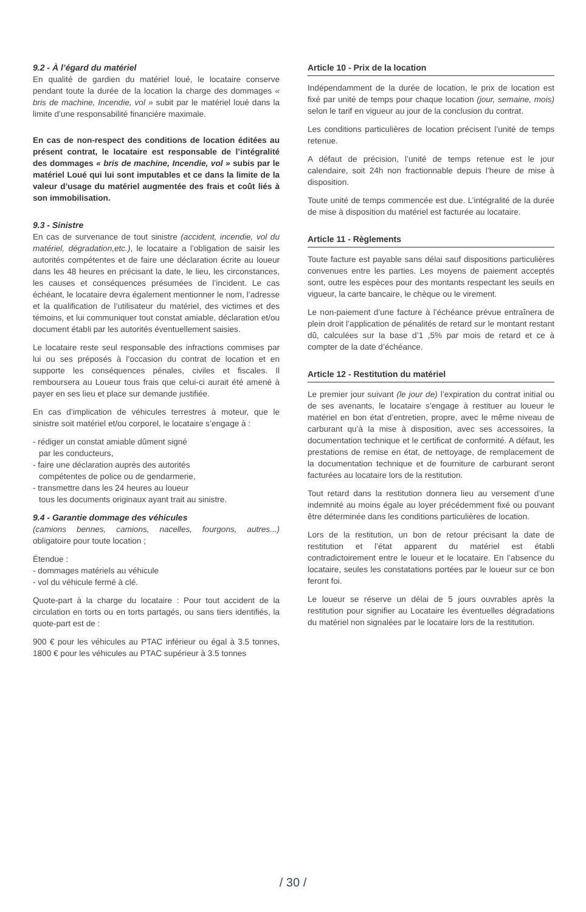9.2 - À l’égard du matériel
En qualité de gardien du matériel loué, le locataire conserve pendant toute la durée de la location la charge des dommages « bris de machine, Incendie, vol » subit par le matériel loué dans la limite d’une responsabilité financière maximale.
En cas de non-respect des conditions de location éditées au présent contrat, le locataire est responsable de l’intégralité des dommages « bris de machine, Incendie, vol » subis par le matériel Loué qui lui sont imputables et ce dans la limite de la valeur d’usage du matériel augmentée des frais et coût liés à son immobilisation.
9.3 - Sinistre
En cas de survenance de tout sinistre (accident, incendie, vol du matériel, dégradation,etc.), le locataire a l’obligation de saisir les autorités compétentes et de faire une déclaration écrite au loueur dans les 48 heures en précisant la date, le lieu, les circonstances, les causes et conséquences présumées de l’incident. Le cas échéant, le locataire devra également mentionner le nom, l’adresse et la qualification de l’utilisateur du matériel, des victimes et des témoins, et lui communiquer tout constat amiable, déclaration et/ou document établi par les autorités éventuellement saisies.
Le locataire reste seul responsable des infractions commises par lui ou ses préposés à l’occasion du contrat de location et en supporte les conséquences pénales, civiles et fiscales. Il remboursera au Loueur tous frais que celui-ci aurait été amené à payer en ses lieu et place sur demande justifiée.
En cas d’implication de véhicules terrestres à moteur, que le sinistre soit matériel et/ou corporel, le locataire s’engage à :
- rédiger un constat amiable dûment signé
par les conducteurs,
- faire une déclaration auprès des autorités
compétentes de police ou de gendarmerie,
- transmettre dans les 24 heures au loueur
tous les documents originaux ayant trait au sinistre.
9.4 - Garantie dommage des véhicules
(camions bennes, camions, nacelles, fourgons, autres...) obligatoire pour toute location ;
Étendue :
- dommages matériels au véhicule
- vol du véhicule fermé à clé.
Quote-part à la charge du locataire : Pour tout accident de la circulation en torts ou en torts partagés, ou sans tiers identifiés, la quote-part est de :
900 € pour les véhicules au PTAC inférieur ou égal à 3.5 tonnes, 1800 € pour les véhicules au PTAC supérieur à 3.5 tonnes
Article 10 - Prix de la location
Indépendamment de la durée de location, le prix de location est fixé par unité de temps pour chaque location (jour, semaine, mois) selon le tarif en vigueur au jour de la conclusion du contrat.
Les conditions particulières de location précisent l’unité de temps retenue.
A défaut de précision, l’unité de temps retenue est le jour calendaire, soit 24h non fractionnable depuis l’heure de mise à disposition.
Toute unité de temps commencée est due. L’intégralité de la durée de mise à disposition du matériel est facturée au locataire.
Article 11 - Règlements
Toute facture est payable sans délai sauf dispositions particulières convenues entre les parties. Les moyens de paiement acceptés sont, outre les espèces pour des montants respectant les seuils en vigueur, la carte bancaire, le chèque ou le virement.
Le non-paiement d’une facture à l’échéance prévue entraînera de plein droit l’application de pénalités de retard sur le montant restant dû, calculées sur la base d’1 ,5% par mois de retard et ce à compter de la date d’échéance.
Article 12 - Restitution du matériel
Le premier jour suivant (le jour de) l’expiration du contrat initial ou de ses avenants, le locataire s’engage à restituer au loueur le matériel en bon état d’entretien, propre, avec le même niveau de carburant qu’à la mise à disposition, avec ses accessoires, la documentation technique et le certificat de conformité. A défaut, les prestations de remise en état, de nettoyage, de remplacement de la documentation technique et de fourniture de carburant seront facturées au locataire lors de la restitution.
Tout retard dans la restitution donnera lieu au versement d’une indemnité au moins égale au loyer précédemment fixé ou pouvant être déterminée dans les conditions particulières de location.
Lors de la restitution, un bon de retour précisant la date de restitution et l’état apparent du matériel est établi contradictoirement entre le loueur et le locataire. En l’absence du locataire, seules les constatations portées par le loueur sur ce bon feront foi.
Le loueur se réserve un délai de 5 jours ouvrables après la restitution pour signifier au Locataire les éventuelles dégradations du matériel non signalées par le locataire lors de la restitution.
/ 30 /